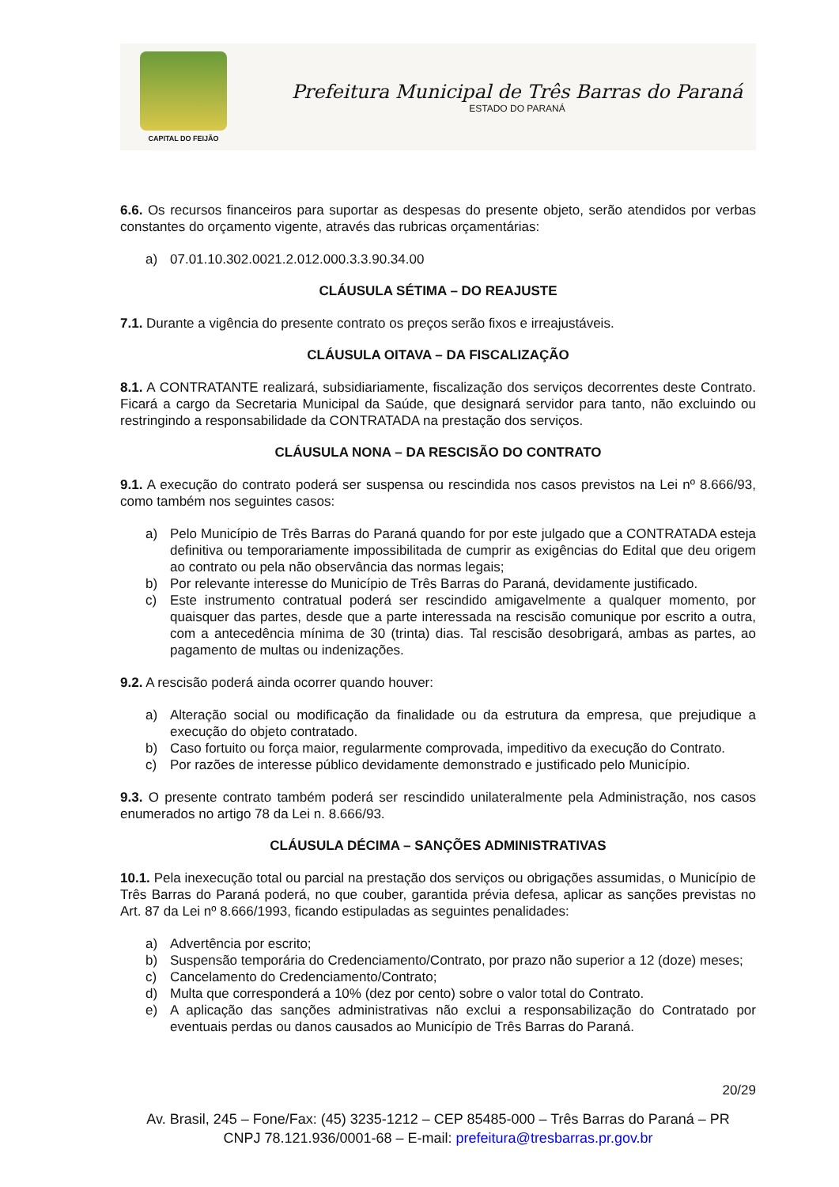CAPITAL DO FEIJÃO
Prefeitura Municipal de Três Barras do Paraná
ESTADO DO PARANÁ
6.6. Os recursos financeiros para suportar as despesas do presente objeto, serão atendidos por verbas constantes do orçamento vigente, através das rubricas orçamentárias:
a) 07.01.10.302.0021.2.012.000.3.3.90.34.00
CLÁUSULA SÉTIMA – DO REAJUSTE
7.1. Durante a vigência do presente contrato os preços serão fixos e irreajustáveis.
CLÁUSULA OITAVA – DA FISCALIZAÇÃO
8.1. A CONTRATANTE realizará, subsidiariamente, fiscalização dos serviços decorrentes deste Contrato. Ficará a cargo da Secretaria Municipal da Saúde, que designará servidor para tanto, não excluindo ou restringindo a responsabilidade da CONTRATADA na prestação dos serviços.
CLÁUSULA NONA – DA RESCISÃO DO CONTRATO
9.1. A execução do contrato poderá ser suspensa ou rescindida nos casos previstos na Lei nº 8.666/93, como também nos seguintes casos:
a) Pelo Município de Três Barras do Paraná quando for por este julgado que a CONTRATADA esteja definitiva ou temporariamente impossibilitada de cumprir as exigências do Edital que deu origem ao contrato ou pela não observância das normas legais;
b) Por relevante interesse do Município de Três Barras do Paraná, devidamente justificado.
c) Este instrumento contratual poderá ser rescindido amigavelmente a qualquer momento, por quaisquer das partes, desde que a parte interessada na rescisão comunique por escrito a outra, com a antecedência mínima de 30 (trinta) dias. Tal rescisão desobrigará, ambas as partes, ao pagamento de multas ou indenizações.
9.2. A rescisão poderá ainda ocorrer quando houver:
a) Alteração social ou modificação da finalidade ou da estrutura da empresa, que prejudique a execução do objeto contratado.
b) Caso fortuito ou força maior, regularmente comprovada, impeditivo da execução do Contrato.
c) Por razões de interesse público devidamente demonstrado e justificado pelo Município.
9.3. O presente contrato também poderá ser rescindido unilateralmente pela Administração, nos casos enumerados no artigo 78 da Lei n. 8.666/93.
CLÁUSULA DÉCIMA – SANÇÕES ADMINISTRATIVAS
10.1. Pela inexecução total ou parcial na prestação dos serviços ou obrigações assumidas, o Município de Três Barras do Paraná poderá, no que couber, garantida prévia defesa, aplicar as sanções previstas no Art. 87 da Lei nº 8.666/1993, ficando estipuladas as seguintes penalidades:
a) Advertência por escrito;
b) Suspensão temporária do Credenciamento/Contrato, por prazo não superior a 12 (doze) meses;
c) Cancelamento do Credenciamento/Contrato;
d) Multa que corresponderá a 10% (dez por cento) sobre o valor total do Contrato.
e) A aplicação das sanções administrativas não exclui a responsabilização do Contratado por eventuais perdas ou danos causados ao Município de Três Barras do Paraná.
20/29
Av. Brasil, 245 – Fone/Fax: (45) 3235-1212 – CEP 85485-000 – Três Barras do Paraná – PR
CNPJ 78.121.936/0001-68 – E-mail: prefeitura@tresbarras.pr.gov.br